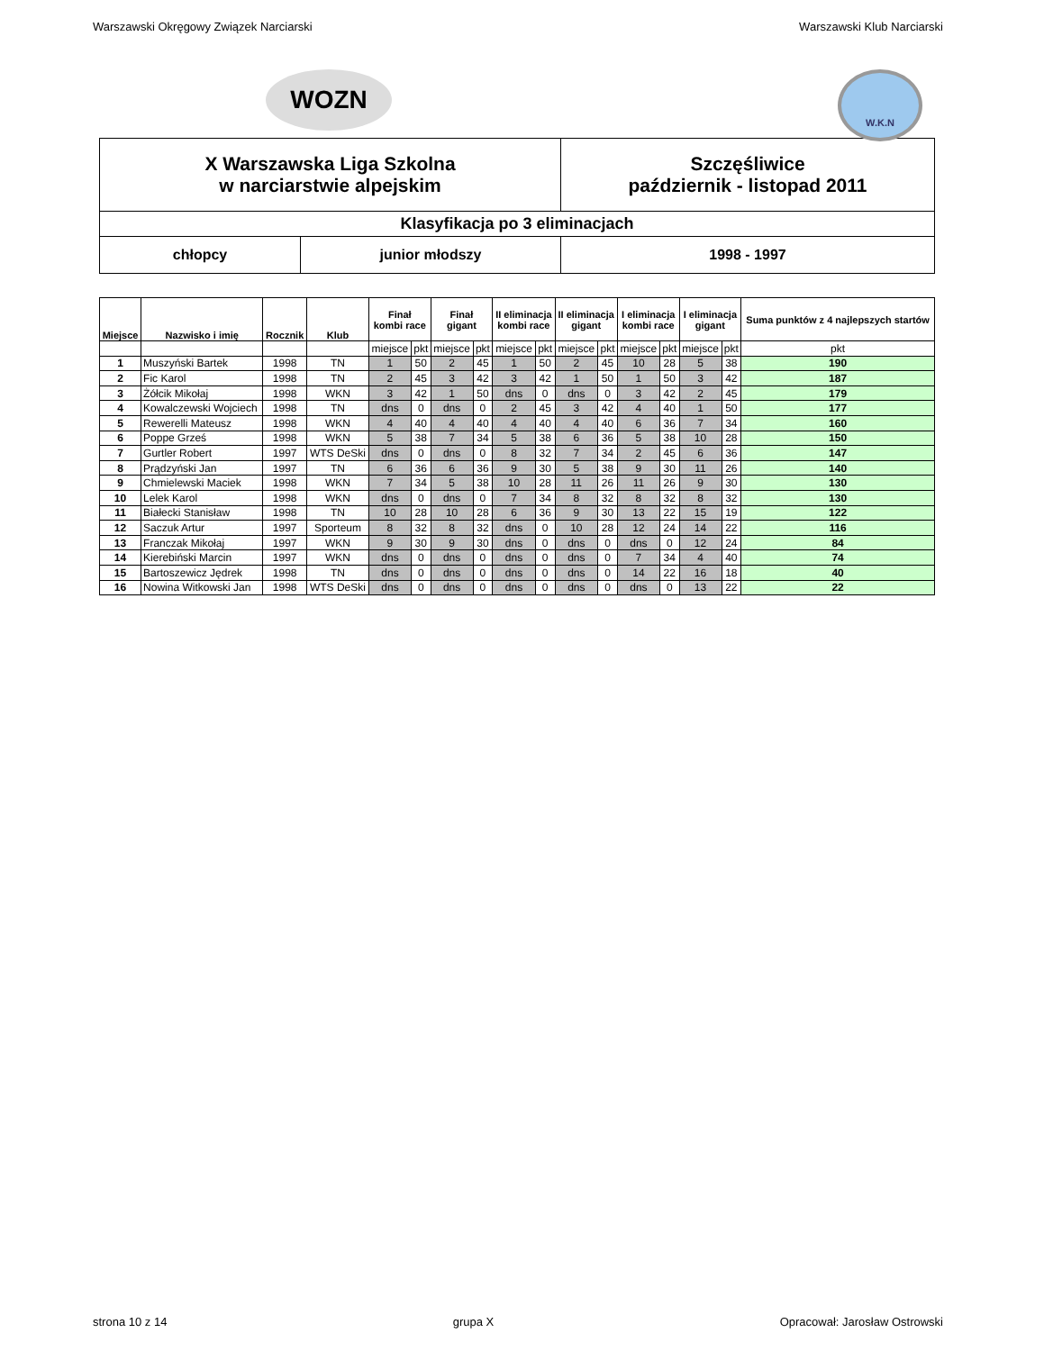Warszawski Okręgowy Związek Narciarski Warszawski Klub Narciarski
WOZN
W.K.N
| X Warszawska Liga Szkolna w narciarstwie alpejskim | | Szczęśliwice październik - listopad 2011 |
| Klasyfikacja po 3 eliminacjach | | |
| chłopcy | junior młodszy | 1998 - 1997 |
| Miejsce | Nazwisko i imię | Rocznik | Klub | Finał kombi race | | Finał gigant | | II eliminacja kombi race | | II eliminacja gigant | | I eliminacja kombi race | | I eliminacja gigant | | Suma punktów z 4 najlepszych startów |
| --- | --- | --- | --- | --- | --- | --- | --- | --- | --- | --- | --- | --- | --- | --- | --- | --- |
| | | | | miejsce | pkt | miejsce | pkt | miejsce | pkt | miejsce | pkt | miejsce | pkt | miejsce | pkt | pkt |
| 1 | Muszyński Bartek | 1998 | TN | 1 | 50 | 2 | 45 | 1 | 50 | 2 | 45 | 10 | 28 | 5 | 38 | 190 |
| 2 | Fic Karol | 1998 | TN | 2 | 45 | 3 | 42 | 3 | 42 | 1 | 50 | 1 | 50 | 3 | 42 | 187 |
| 3 | Żółcik Mikołaj | 1998 | WKN | 3 | 42 | 1 | 50 | dns | 0 | dns | 0 | 3 | 42 | 2 | 45 | 179 |
| 4 | Kowalczewski Wojciech | 1998 | TN | dns | 0 | dns | 0 | 2 | 45 | 3 | 42 | 4 | 40 | 1 | 50 | 177 |
| 5 | Rewerelli Mateusz | 1998 | WKN | 4 | 40 | 4 | 40 | 4 | 40 | 4 | 40 | 6 | 36 | 7 | 34 | 160 |
| 6 | Poppe Grześ | 1998 | WKN | 5 | 38 | 7 | 34 | 5 | 38 | 6 | 36 | 5 | 38 | 10 | 28 | 150 |
| 7 | Gurtler Robert | 1997 | WTS DeSki | dns | 0 | dns | 0 | 8 | 32 | 7 | 34 | 2 | 45 | 6 | 36 | 147 |
| 8 | Prądzyński Jan | 1997 | TN | 6 | 36 | 6 | 36 | 9 | 30 | 5 | 38 | 9 | 30 | 11 | 26 | 140 |
| 9 | Chmielewski Maciek | 1998 | WKN | 7 | 34 | 5 | 38 | 10 | 28 | 11 | 26 | 11 | 26 | 9 | 30 | 130 |
| 10 | Lelek Karol | 1998 | WKN | dns | 0 | dns | 0 | 7 | 34 | 8 | 32 | 8 | 32 | 8 | 32 | 130 |
| 11 | Białecki Stanisław | 1998 | TN | 10 | 28 | 10 | 28 | 6 | 36 | 9 | 30 | 13 | 22 | 15 | 19 | 122 |
| 12 | Saczuk Artur | 1997 | Sporteum | 8 | 32 | 8 | 32 | dns | 0 | 10 | 28 | 12 | 24 | 14 | 22 | 116 |
| 13 | Franczak Mikołaj | 1997 | WKN | 9 | 30 | 9 | 30 | dns | 0 | dns | 0 | dns | 0 | 12 | 24 | 84 |
| 14 | Kierebiński Marcin | 1997 | WKN | dns | 0 | dns | 0 | dns | 0 | dns | 0 | 7 | 34 | 4 | 40 | 74 |
| 15 | Bartoszewicz Jędrek | 1998 | TN | dns | 0 | dns | 0 | dns | 0 | dns | 0 | 14 | 22 | 16 | 18 | 40 |
| 16 | Nowina Witkowski Jan | 1998 | WTS DeSki | dns | 0 | dns | 0 | dns | 0 | dns | 0 | dns | 0 | 13 | 22 | 22 |
strona 10 z 14 grupa X Opracował: Jarosław Ostrowski